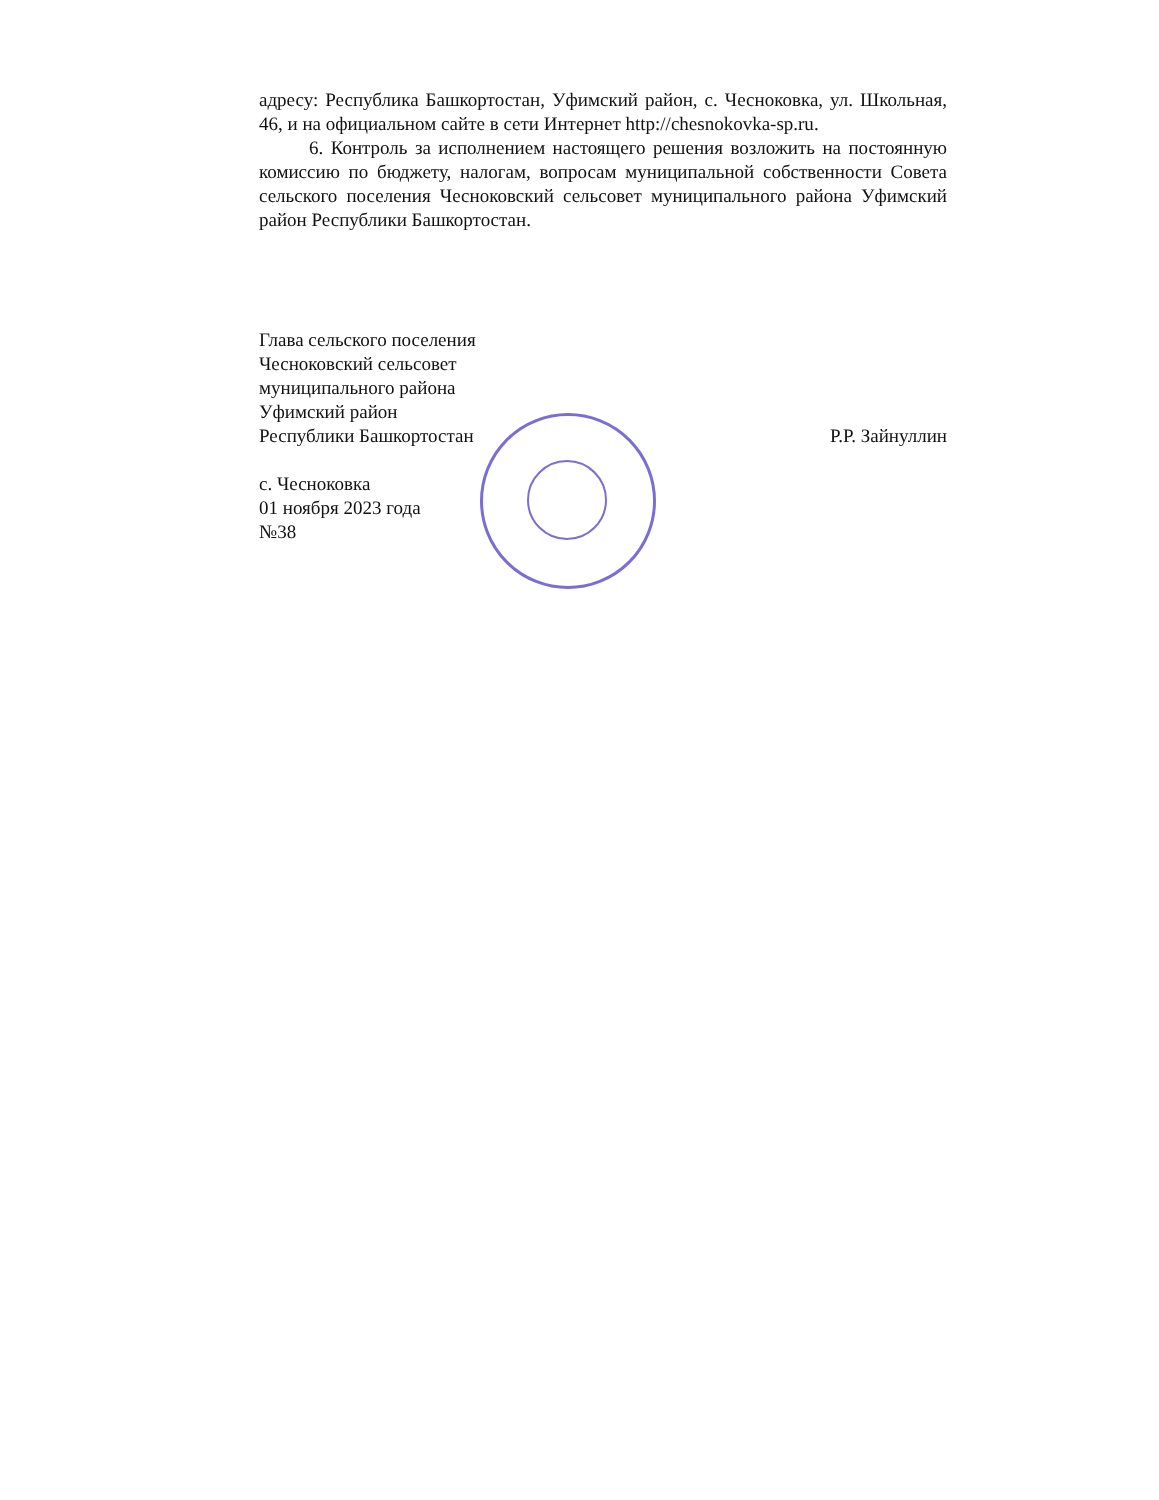адресу: Республика Башкортостан, Уфимский район, с. Чесноковка, ул. Школьная, 46, и на официальном сайте в сети Интернет http://chesnokovka-sp.ru.
6. Контроль за исполнением настоящего решения возложить на постоянную комиссию по бюджету, налогам, вопросам муниципальной собственности Совета сельского поселения Чесноковский сельсовет муниципального района Уфимский район Республики Башкортостан.
Глава сельского поселения
Чесноковский сельсовет
муниципального района
Уфимский район
Республики Башкортостан
Р.Р. Зайнуллин
с. Чесноковка
01 ноября 2023 года
№38